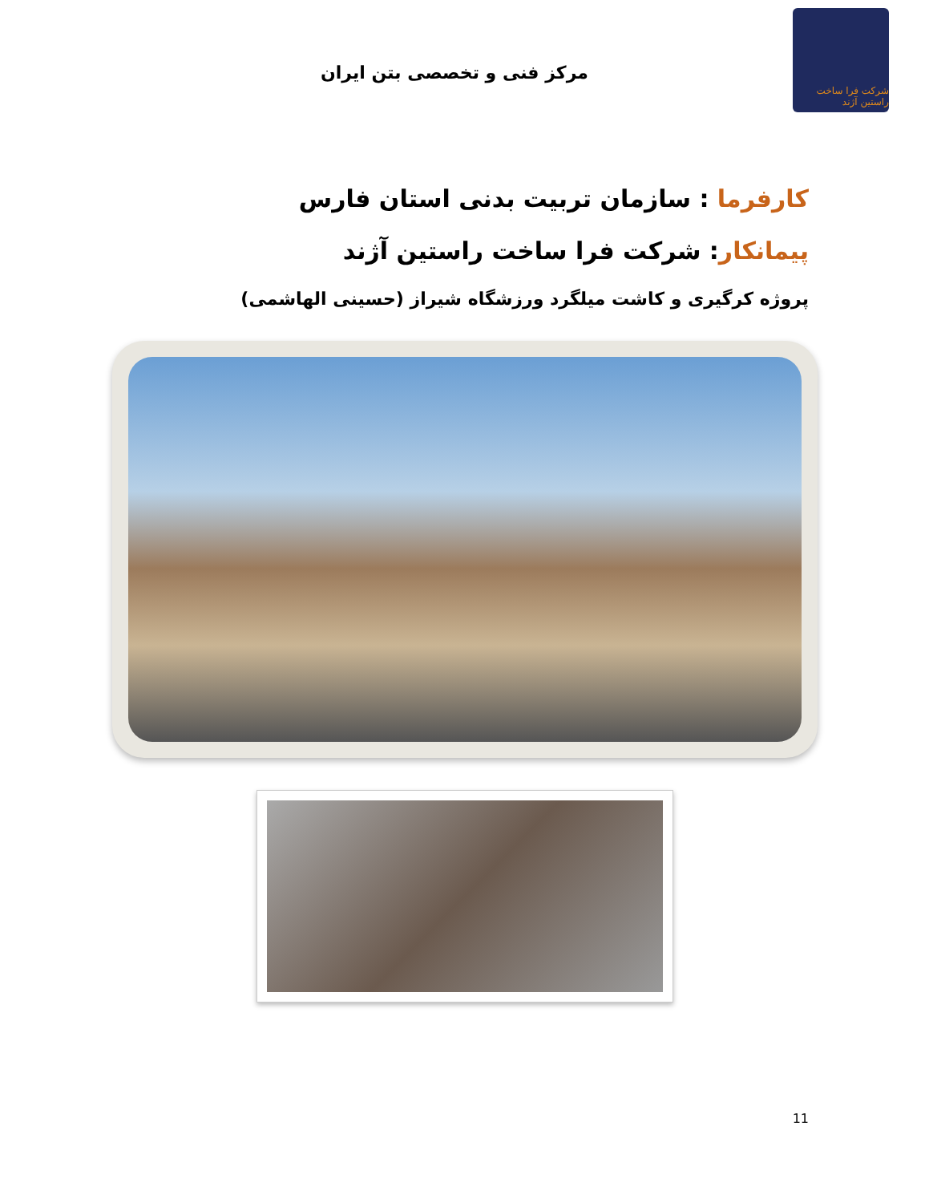مرکز فنی و تخصصی بتن ایران
شرکت فرا ساخت راستین آژند
کارفرما : سازمان تربیت بدنی استان فارس
پیمانکار: شرکت فرا ساخت راستین آژند
پروژه کرگیری و کاشت میلگرد ورزشگاه شیراز (حسینی الهاشمی)
11